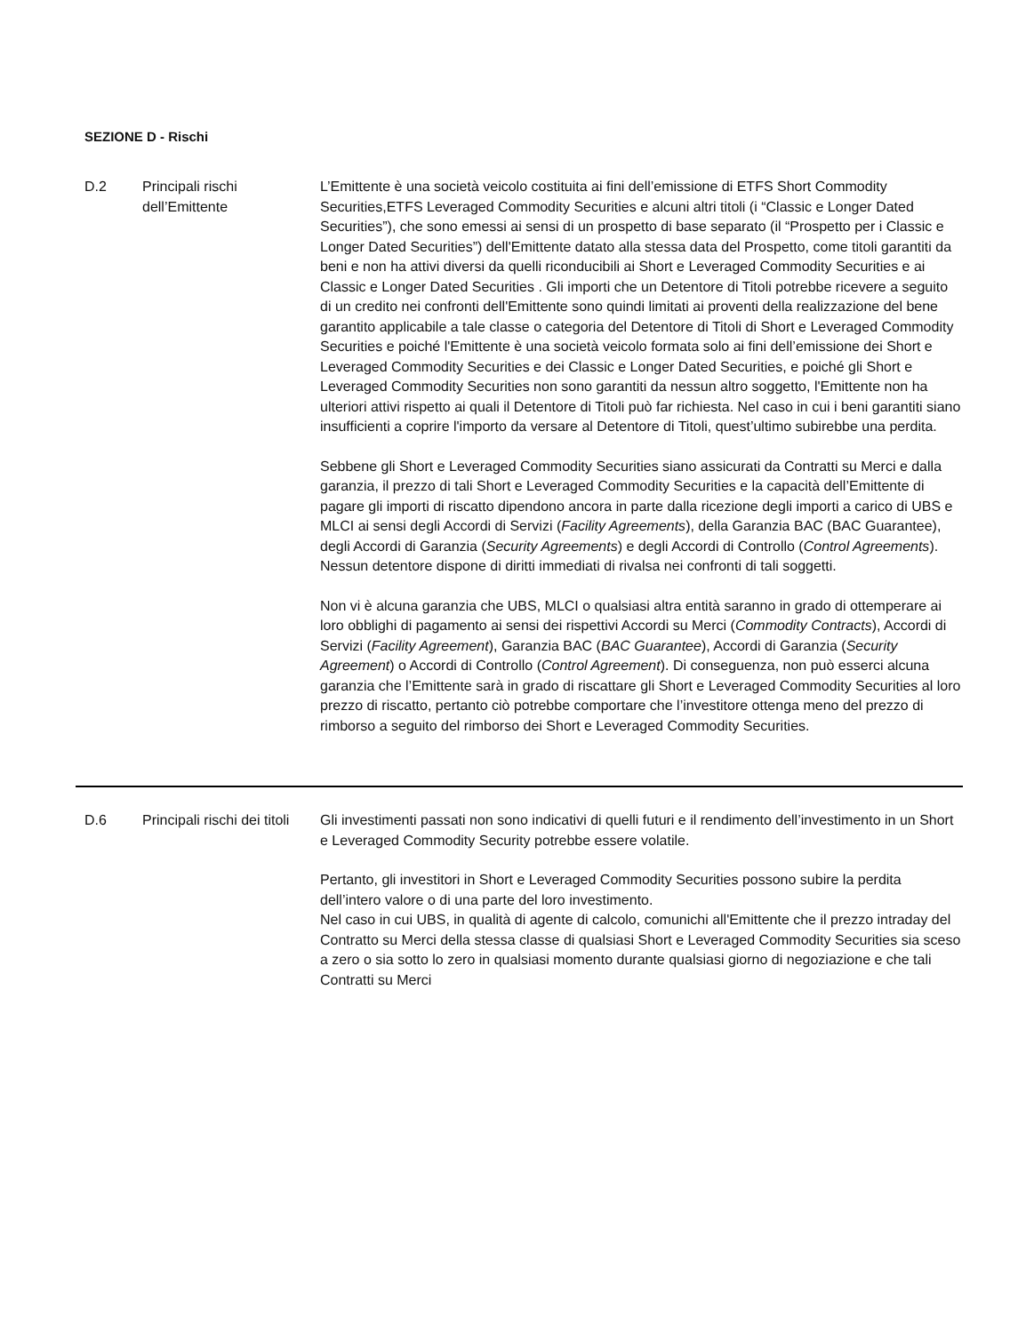SEZIONE D - Rischi
| D.2 | Principali rischi dell’Emittente | L’Emittente è una società veicolo costituita ai fini dell’emissione di ETFS Short Commodity Securities,ETFS Leveraged Commodity Securities e alcuni altri titoli (i “Classic e Longer Dated Securities”), che sono emessi ai sensi di un prospetto di base separato (il “Prospetto per i Classic e Longer Dated Securities”) dell'Emittente datato alla stessa data del Prospetto, come titoli garantiti da beni e non ha attivi diversi da quelli riconducibili ai Short e Leveraged Commodity Securities e ai Classic e Longer Dated Securities . Gli importi che un Detentore di Titoli potrebbe ricevere a seguito di un credito nei confronti dell'Emittente sono quindi limitati ai proventi della realizzazione del bene garantito applicabile a tale classe o categoria del Detentore di Titoli di Short e Leveraged Commodity Securities e poiché l'Emittente è una società veicolo formata solo ai fini dell’emissione dei Short e Leveraged Commodity Securities e dei Classic e Longer Dated Securities, e poiché gli Short e Leveraged Commodity Securities non sono garantiti da nessun altro soggetto, l'Emittente non ha ulteriori attivi rispetto ai quali il Detentore di Titoli può far richiesta. Nel caso in cui i beni garantiti siano insufficienti a coprire l'importo da versare al Detentore di Titoli, quest’ultimo subirebbe una perdita. Sebbene gli Short e Leveraged Commodity Securities siano assicurati da Contratti su Merci e dalla garanzia, il prezzo di tali Short e Leveraged Commodity Securities e la capacità dell’Emittente di pagare gli importi di riscatto dipendono ancora in parte dalla ricezione degli importi a carico di UBS e MLCI ai sensi degli Accordi di Servizi ( Facility Agreements ), della Garanzia BAC (BAC Guarantee), degli Accordi di Garanzia ( Security Agreements ) e degli Accordi di Controllo ( Control Agreements ). Nessun detentore dispone di diritti immediati di rivalsa nei confronti di tali soggetti. Non vi è alcuna garanzia che UBS, MLCI o qualsiasi altra entità saranno in grado di ottemperare ai loro obblighi di pagamento ai sensi dei rispettivi Accordi su Merci ( Commodity Contracts ), Accordi di Servizi ( Facility Agreement ), Garanzia BAC ( BAC Guarantee ), Accordi di Garanzia ( Security Agreement ) o Accordi di Controllo ( Control Agreement ). Di conseguenza, non può esserci alcuna garanzia che l’Emittente sarà in grado di riscattare gli Short e Leveraged Commodity Securities al loro prezzo di riscatto, pertanto ciò potrebbe comportare che l’investitore ottenga meno del prezzo di rimborso a seguito del rimborso dei Short e Leveraged Commodity Securities. |
| D.6 | Principali rischi dei titoli | Gli investimenti passati non sono indicativi di quelli futuri e il rendimento dell’investimento in un Short e Leveraged Commodity Security potrebbe essere volatile. Pertanto, gli investitori in Short e Leveraged Commodity Securities possono subire la perdita dell’intero valore o di una parte del loro investimento. Nel caso in cui UBS, in qualità di agente di calcolo, comunichi all'Emittente che il prezzo intraday del Contratto su Merci della stessa classe di qualsiasi Short e Leveraged Commodity Securities sia sceso a zero o sia sotto lo zero in qualsiasi momento durante qualsiasi giorno di negoziazione e che tali Contratti su Merci |